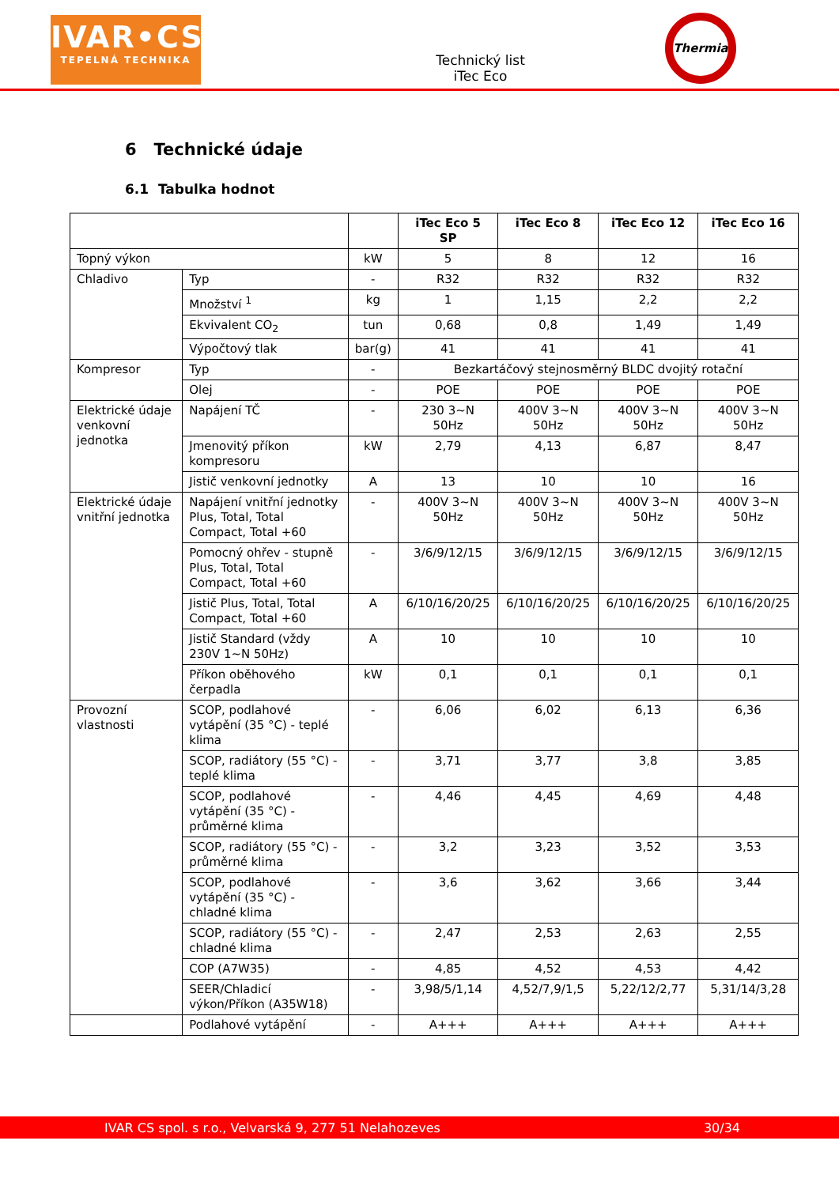IVAR•CS
TEPELNÁ TECHNIKA
Technický list
iTec Eco
Thermia
6 Technické údaje
6.1 Tabulka hodnot
| | | | iTec Eco 5 SP | iTec Eco 8 | iTec Eco 12 | iTec Eco 16 |
| --- | --- | --- | --- | --- | --- | --- |
| Topný výkon | | kW | 5 | 8 | 12 | 16 |
| Chladivo | Typ | - | R32 | R32 | R32 | R32 |
| | Množství <sup>1</sup> | kg | 1 | 1,15 | 2,2 | 2,2 |
| | Ekvivalent CO<sub>2</sub> | tun | 0,68 | 0,8 | 1,49 | 1,49 |
| | Výpočtový tlak | bar(g) | 41 | 41 | 41 | 41 |
| Kompresor | Typ | - | Bezkartáčový stejnosměrný BLDC dvojitý rotační | | | |
| | Olej | - | POE | POE | POE | POE |
| Elektrické údaje venkovní jednotka | Napájení TČ | - | 230 3~N 50Hz | 400V 3~N 50Hz | 400V 3~N 50Hz | 400V 3~N 50Hz |
| | Jmenovitý příkon kompresoru | kW | 2,79 | 4,13 | 6,87 | 8,47 |
| | Jistič venkovní jednotky | A | 13 | 10 | 10 | 16 |
| Elektrické údaje vnitřní jednotka | Napájení vnitřní jednotky Plus, Total, Total Compact, Total +60 | - | 400V 3~N 50Hz | 400V 3~N 50Hz | 400V 3~N 50Hz | 400V 3~N 50Hz |
| | Pomocný ohřev - stupně Plus, Total, Total Compact, Total +60 | - | 3/6/9/12/15 | 3/6/9/12/15 | 3/6/9/12/15 | 3/6/9/12/15 |
| | Jistič Plus, Total, Total Compact, Total +60 | A | 6/10/16/20/25 | 6/10/16/20/25 | 6/10/16/20/25 | 6/10/16/20/25 |
| | Jistič Standard (vždy 230V 1~N 50Hz) | A | 10 | 10 | 10 | 10 |
| | Příkon oběhového čerpadla | kW | 0,1 | 0,1 | 0,1 | 0,1 |
| Provozní vlastnosti | SCOP, podlahové vytápění (35 °C) - teplé klima | - | 6,06 | 6,02 | 6,13 | 6,36 |
| | SCOP, radiátory (55 °C) - teplé klima | - | 3,71 | 3,77 | 3,8 | 3,85 |
| | SCOP, podlahové vytápění (35 °C) - průměrné klima | - | 4,46 | 4,45 | 4,69 | 4,48 |
| | SCOP, radiátory (55 °C) - průměrné klima | - | 3,2 | 3,23 | 3,52 | 3,53 |
| | SCOP, podlahové vytápění (35 °C) - chladné klima | - | 3,6 | 3,62 | 3,66 | 3,44 |
| | SCOP, radiátory (55 °C) - chladné klima | - | 2,47 | 2,53 | 2,63 | 2,55 |
| | COP (A7W35) | - | 4,85 | 4,52 | 4,53 | 4,42 |
| | SEER/Chladicí výkon/Příkon (A35W18) | - | 3,98/5/1,14 | 4,52/7,9/1,5 | 5,22/12/2,77 | 5,31/14/3,28 |
| | Podlahové vytápění | - | A+++ | A+++ | A+++ | A+++ |
IVAR CS spol. s r.o., Velvarská 9, 277 51 Nelahozeves 30/34